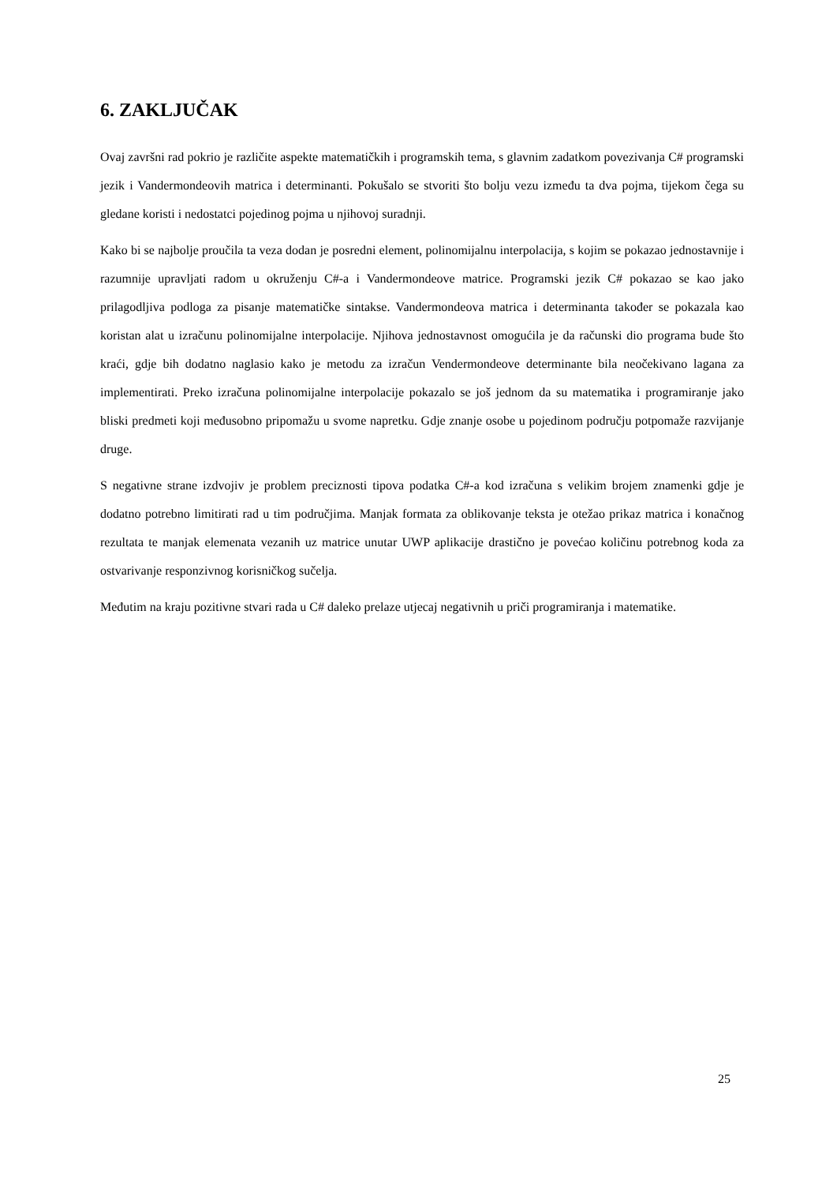6. ZAKLJUČAK
Ovaj završni rad pokrio je različite aspekte matematičkih i programskih tema, s glavnim zadatkom povezivanja C# programski jezik i Vandermondeovih matrica i determinanti. Pokušalo se stvoriti što bolju vezu između ta dva pojma, tijekom čega su gledane koristi i nedostatci pojedinog pojma u njihovoj suradnji.
Kako bi se najbolje proučila ta veza dodan je posredni element, polinomijalnu interpolacija, s kojim se pokazao jednostavnije i razumnije upravljati radom u okruženju C#-a i Vandermondeove matrice. Programski jezik C# pokazao se kao jako prilagodljiva podloga za pisanje matematičke sintakse. Vandermondeova matrica i determinanta također se pokazala kao koristan alat u izračunu polinomijalne interpolacije. Njihova jednostavnost omogućila je da računski dio programa bude što kraći, gdje bih dodatno naglasio kako je metodu za izračun Vendermondeove determinante bila neočekivano lagana za implementirati. Preko izračuna polinomijalne interpolacije pokazalo se još jednom da su matematika i programiranje jako bliski predmeti koji međusobno pripomažu u svome napretku. Gdje znanje osobe u pojedinom području potpomaže razvijanje druge.
S negativne strane izdvojiv je problem preciznosti tipova podatka C#-a kod izračuna s velikim brojem znamenki gdje je dodatno potrebno limitirati rad u tim područjima. Manjak formata za oblikovanje teksta je otežao prikaz matrica i konačnog rezultata te manjak elemenata vezanih uz matrice unutar UWP aplikacije drastično je povećao količinu potrebnog koda za ostvarivanje responzivnog korisničkog sučelja.
Međutim na kraju pozitivne stvari rada u C# daleko prelaze utjecaj negativnih u priči programiranja i matematike.
25